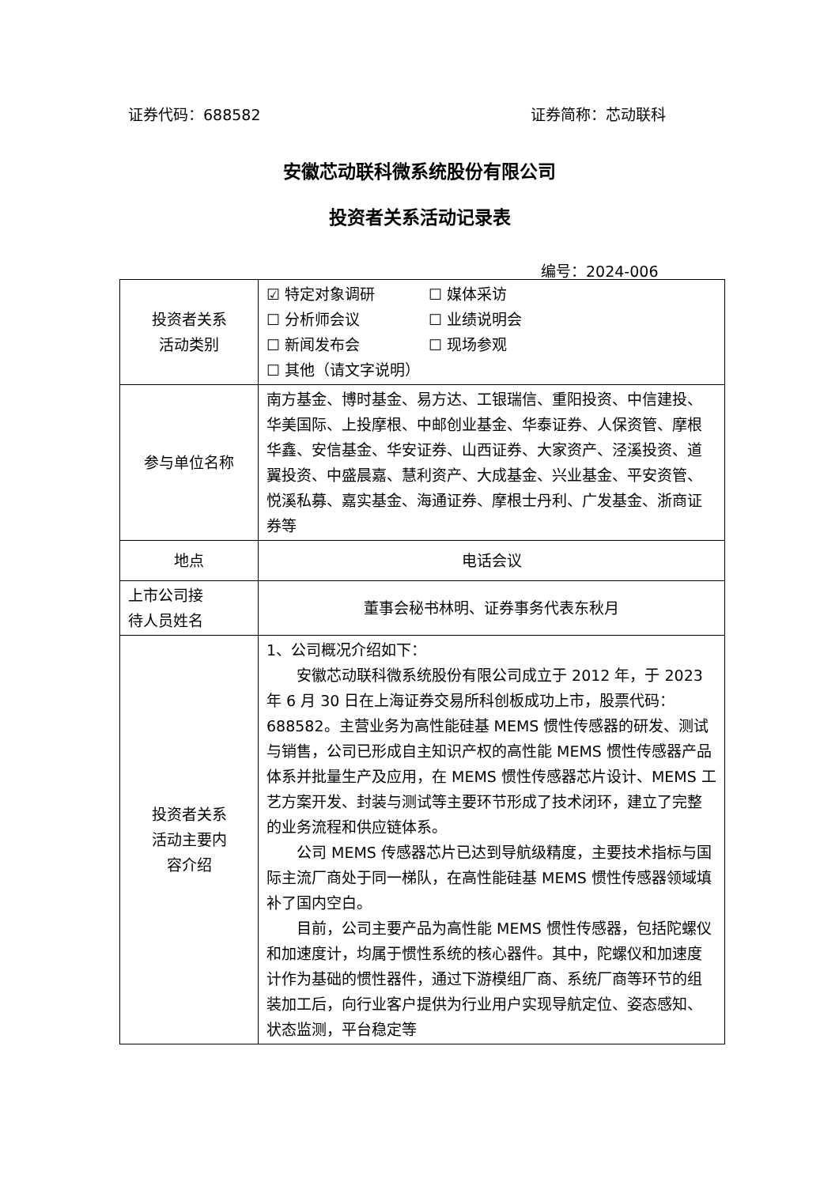证券代码：688582 证券简称：芯动联科
安徽芯动联科微系统股份有限公司
投资者关系活动记录表
编号：2024-006
| 投资者关系 活动类别 | ☑ 特定对象调研 ☐ 媒体采访 ☐ 分析师会议 ☐ 业绩说明会 ☐ 新闻发布会 ☐ 现场参观 ☐ 其他（请文字说明） |
| 参与单位名称 | 南方基金、博时基金、易方达、工银瑞信、重阳投资、中信建投、华美国际、上投摩根、中邮创业基金、华泰证券、人保资管、摩根华鑫、安信基金、华安证券、山西证券、大家资产、泾溪投资、道翼投资、中盛晨嘉、慧利资产、大成基金、兴业基金、平安资管、悦溪私募、嘉实基金、海通证券、摩根士丹利、广发基金、浙商证券等 |
| 地点 | 电话会议 |
| 上市公司接 待人员姓名 | 董事会秘书林明、证券事务代表东秋月 |
| 投资者关系 活动主要内 容介绍 | 1、公司概况介绍如下： 安徽芯动联科微系统股份有限公司成立于 2012 年，于 2023 年 6 月 30 日在上海证券交易所科创板成功上市，股票代码：688582。主营业务为高性能硅基 MEMS 惯性传感器的研发、测试与销售，公司已形成自主知识产权的高性能 MEMS 惯性传感器产品体系并批量生产及应用，在 MEMS 惯性传感器芯片设计、MEMS 工艺方案开发、封装与测试等主要环节形成了技术闭环，建立了完整的业务流程和供应链体系。 公司 MEMS 传感器芯片已达到导航级精度，主要技术指标与国际主流厂商处于同一梯队，在高性能硅基 MEMS 惯性传感器领域填补了国内空白。 目前，公司主要产品为高性能 MEMS 惯性传感器，包括陀螺仪和加速度计，均属于惯性系统的核心器件。其中，陀螺仪和加速度计作为基础的惯性器件，通过下游模组厂商、系统厂商等环节的组装加工后，向行业客户提供为行业用户实现导航定位、姿态感知、状态监测，平台稳定等 |